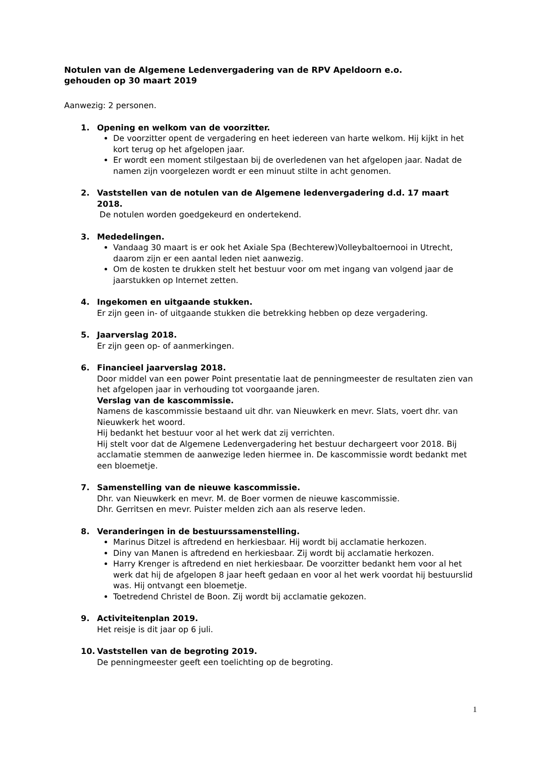Notulen van de Algemene Ledenvergadering van de RPV Apeldoorn e.o.
gehouden op 30 maart 2019
Aanwezig: 2 personen.
1. Opening en welkom van de voorzitter.
De voorzitter opent de vergadering en heet iedereen van harte welkom. Hij kijkt in het kort terug op het afgelopen jaar.
Er wordt een moment stilgestaan bij de overledenen van het afgelopen jaar. Nadat de namen zijn voorgelezen wordt er een minuut stilte in acht genomen.
2. Vaststellen van de notulen van de Algemene ledenvergadering d.d. 17 maart 2018.
De notulen worden goedgekeurd en ondertekend.
3. Mededelingen.
Vandaag 30 maart is er ook het Axiale Spa (Bechterew)Volleybaltoernooi in Utrecht, daarom zijn er een aantal leden niet aanwezig.
Om de kosten te drukken stelt het bestuur voor om met ingang van volgend jaar de jaarstukken op Internet zetten.
4. Ingekomen en uitgaande stukken.
Er zijn geen in- of uitgaande stukken die betrekking hebben op deze vergadering.
5. Jaarverslag 2018.
Er zijn geen op- of aanmerkingen.
6. Financieel jaarverslag 2018.
Door middel van een power Point presentatie laat de penningmeester de resultaten zien van het afgelopen jaar in verhouding tot voorgaande jaren.
Verslag van de kascommissie.
Namens de kascommissie bestaand uit dhr. van Nieuwkerk en mevr. Slats, voert dhr. van Nieuwkerk het woord.
Hij bedankt het bestuur voor al het werk dat zij verrichten.
Hij stelt voor dat de Algemene Ledenvergadering het bestuur dechargeert voor 2018. Bij acclamatie stemmen de aanwezige leden hiermee in. De kascommissie wordt bedankt met een bloemetje.
7. Samenstelling van de nieuwe kascommissie.
Dhr. van Nieuwkerk en mevr. M. de Boer vormen de nieuwe kascommissie.
Dhr. Gerritsen en mevr. Puister melden zich aan als reserve leden.
8. Veranderingen in de bestuurssamenstelling.
Marinus Ditzel is aftredend en herkiesbaar. Hij wordt bij acclamatie herkozen.
Diny van Manen is aftredend en herkiesbaar. Zij wordt bij acclamatie herkozen.
Harry Krenger is aftredend en niet herkiesbaar. De voorzitter bedankt hem voor al het werk dat hij de afgelopen 8 jaar heeft gedaan en voor al het werk voordat hij bestuurslid was. Hij ontvangt een bloemetje.
Toetredend Christel de Boon. Zij wordt bij acclamatie gekozen.
9. Activiteitenplan 2019.
Het reisje is dit jaar op 6 juli.
10. Vaststellen van de begroting 2019.
De penningmeester geeft een toelichting op de begroting.
1